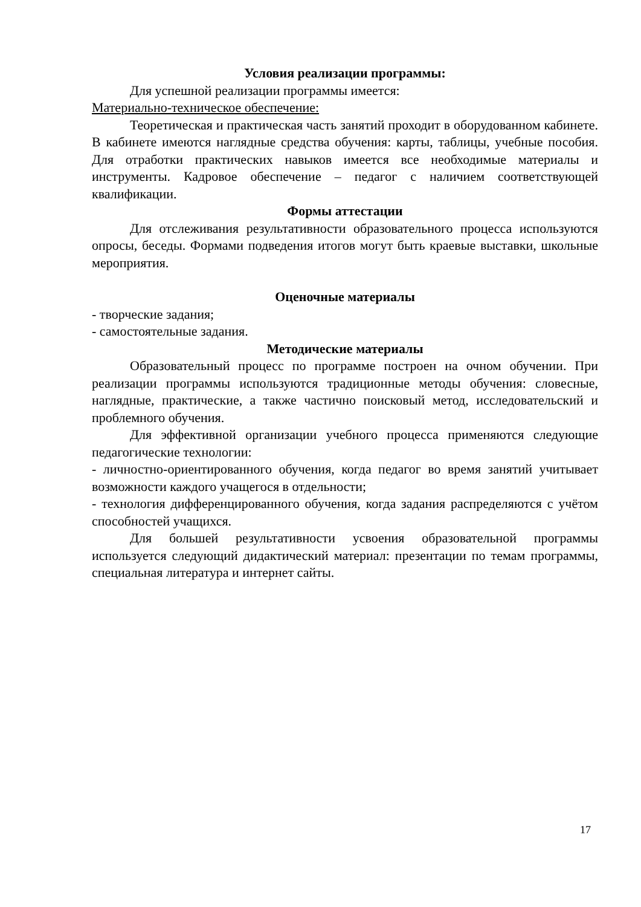Условия реализации программы:
Для успешной реализации программы имеется:
Материально-техническое обеспечение:
Теоретическая и практическая часть занятий проходит в оборудованном кабинете. В кабинете имеются наглядные средства обучения: карты, таблицы, учебные пособия. Для отработки практических навыков имеется все необходимые материалы и инструменты. Кадровое обеспечение – педагог с наличием соответствующей квалификации.
Формы аттестации
Для отслеживания результативности образовательного процесса используются опросы, беседы. Формами подведения итогов могут быть краевые выставки, школьные мероприятия.
Оценочные материалы
- творческие задания;
- самостоятельные задания.
Методические материалы
Образовательный процесс по программе построен на очном обучении. При реализации программы используются традиционные методы обучения: словесные, наглядные, практические, а также частично поисковый метод, исследовательский и проблемного обучения.
Для эффективной организации учебного процесса применяются следующие педагогические технологии:
- личностно-ориентированного обучения, когда педагог во время занятий учитывает возможности каждого учащегося в отдельности;
- технология дифференцированного обучения, когда задания распределяются с учётом способностей учащихся.
Для большей результативности усвоения образовательной программы используется следующий дидактический материал: презентации по темам программы, специальная литература и интернет сайты.
17